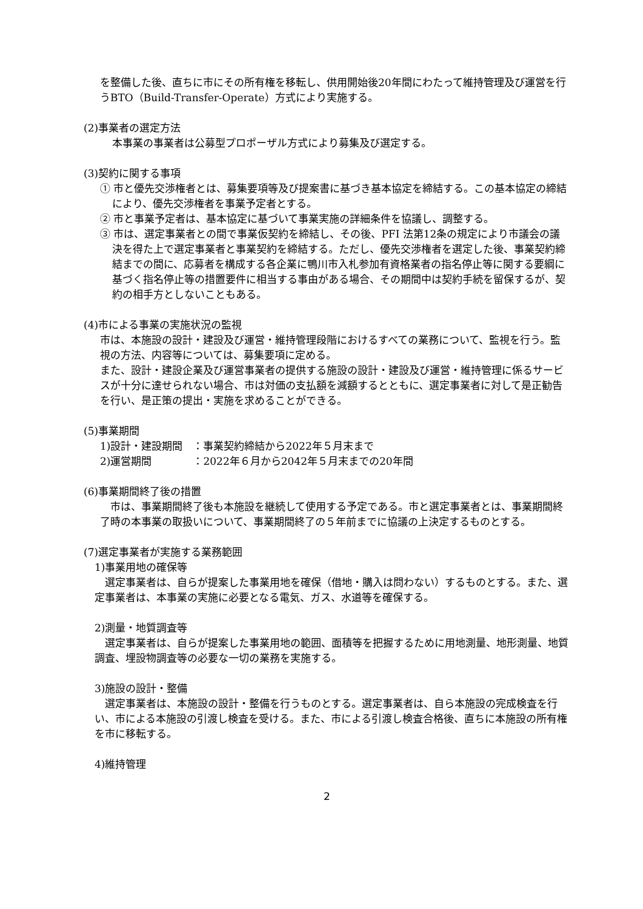を整備した後、直ちに市にその所有権を移転し、供用開始後20年間にわたって維持管理及び運営を行うBTO（Build-Transfer-Operate）方式により実施する。
(2)事業者の選定方法
本事業の事業者は公募型プロポーザル方式により募集及び選定する。
(3)契約に関する事項
① 市と優先交渉権者とは、募集要項等及び提案書に基づき基本協定を締結する。この基本協定の締結により、優先交渉権者を事業予定者とする。
② 市と事業予定者は、基本協定に基づいて事業実施の詳細条件を協議し、調整する。
③ 市は、選定事業者との間で事業仮契約を締結し、その後、PFI 法第12条の規定により市議会の議決を得た上で選定事業者と事業契約を締結する。ただし、優先交渉権者を選定した後、事業契約締結までの間に、応募者を構成する各企業に鴨川市入札参加有資格業者の指名停止等に関する要綱に基づく指名停止等の措置要件に相当する事由がある場合、その期間中は契約手続を留保するが、契約の相手方としないこともある。
(4)市による事業の実施状況の監視
市は、本施設の設計・建設及び運営・維持管理段階におけるすべての業務について、監視を行う。監視の方法、内容等については、募集要項に定める。
また、設計・建設企業及び運営事業者の提供する施設の設計・建設及び運営・維持管理に係るサービスが十分に達せられない場合、市は対価の支払額を減額するとともに、選定事業者に対して是正勧告を行い、是正策の提出・実施を求めることができる。
(5)事業期間
1)設計・建設期間　：事業契約締結から2022年５月末まで
2)運営期間　　　　：2022年６月から2042年５月末までの20年間
(6)事業期間終了後の措置
市は、事業期間終了後も本施設を継続して使用する予定である。市と選定事業者とは、事業期間終了時の本事業の取扱いについて、事業期間終了の５年前までに協議の上決定するものとする。
(7)選定事業者が実施する業務範囲
1)事業用地の確保等
選定事業者は、自らが提案した事業用地を確保（借地・購入は問わない）するものとする。また、選定事業者は、本事業の実施に必要となる電気、ガス、水道等を確保する。
2)測量・地質調査等
選定事業者は、自らが提案した事業用地の範囲、面積等を把握するために用地測量、地形測量、地質調査、埋設物調査等の必要な一切の業務を実施する。
3)施設の設計・整備
選定事業者は、本施設の設計・整備を行うものとする。選定事業者は、自ら本施設の完成検査を行い、市による本施設の引渡し検査を受ける。また、市による引渡し検査合格後、直ちに本施設の所有権を市に移転する。
4)維持管理
2